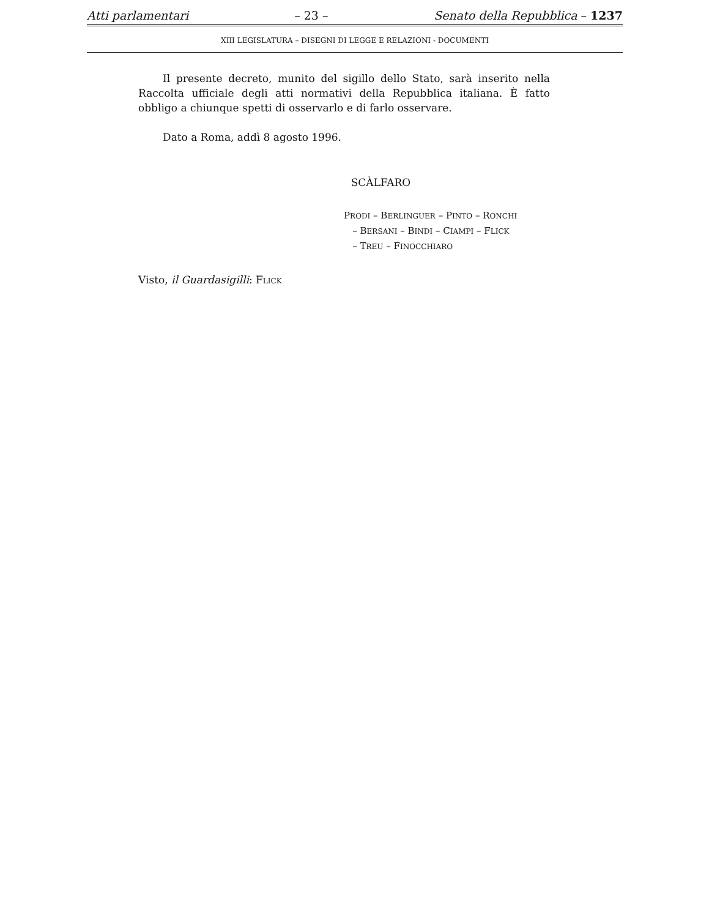Atti parlamentari – 23 – Senato della Repubblica – 1237
XIII LEGISLATURA – DISEGNI DI LEGGE E RELAZIONI - DOCUMENTI
Il presente decreto, munito del sigillo dello Stato, sarà inserito nella Raccolta ufficiale degli atti normativi della Repubblica italiana. È fatto obbligo a chiunque spetti di osservarlo e di farlo osservare.
Dato a Roma, addì 8 agosto 1996.
SCÀLFARO
PRODI – BERLINGUER – PINTO – RONCHI
– BERSANI – BINDI – CIAMPI – FLICK
– TREU – FINOCCHIARO
Visto, il Guardasigilli: FLICK